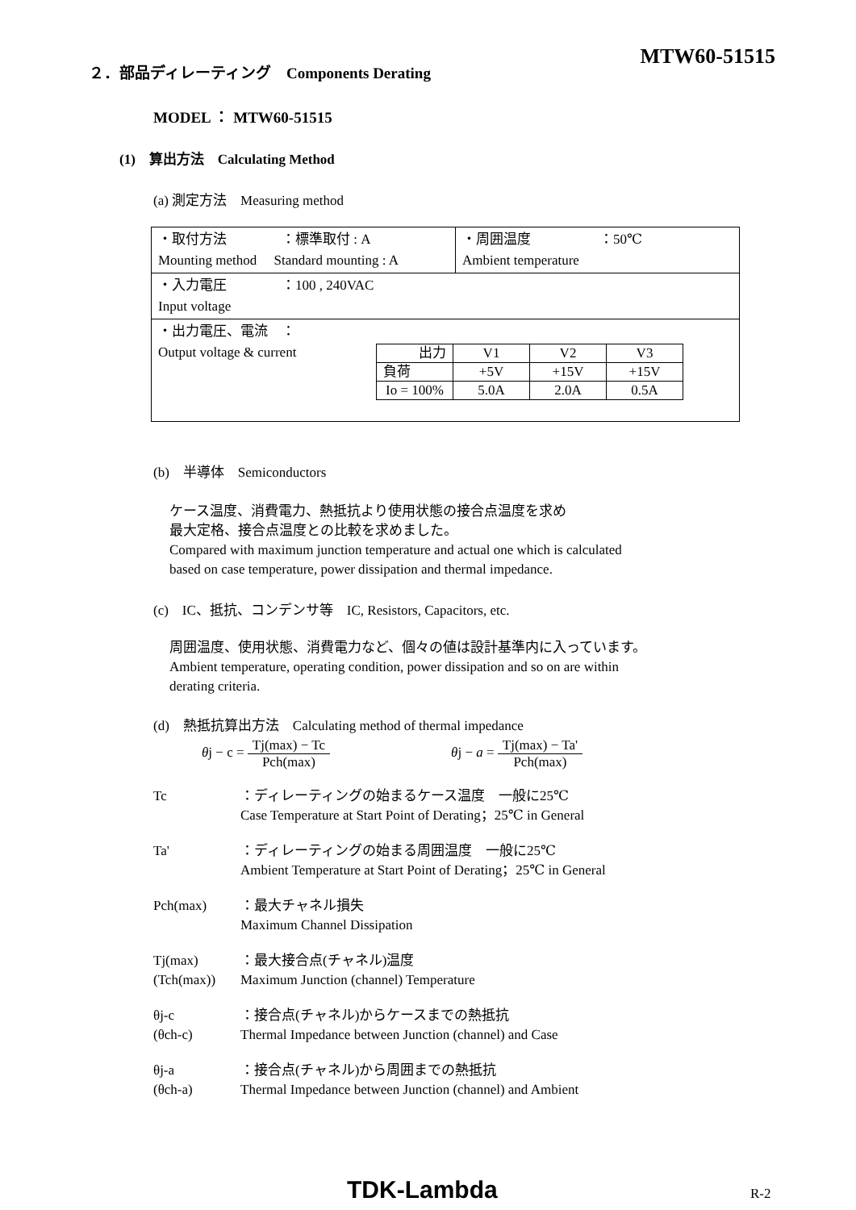２．部品ディレーティング　Components Derating
MTW60-51515
MODEL ： MTW60-51515
(1)　算出方法　Calculating Method
(a) 測定方法　Measuring method
| ・取付方法 ：標準取付 : A Mounting method Standard mounting : A | ・周囲温度 ：50℃ Ambient temperature |
| ・入力電圧 ：100 , 240VAC Input voltage | |
| ・出力電圧、電流 ： Output voltage & current / 出力 / V1 / V2 / V3 / / 負荷 / +5V / +15V / +15V / / Io = 100% / 5.0A / 2.0A / 0.5A / | |
(b)　半導体　Semiconductors
ケース温度、消費電力、熱抵抗より使用状態の接合点温度を求め
最大定格、接合点温度との比較を求めました。
Compared with maximum junction temperature and actual one which is calculated
based on case temperature, power dissipation and thermal impedance.
(c)　IC、抵抗、コンデンサ等　IC, Resistors, Capacitors, etc.
周囲温度、使用状態、消費電力など、個々の値は設計基準内に入っています。
Ambient temperature, operating condition, power dissipation and so on are within
derating criteria.
(d)　熱抵抗算出方法　Calculating method of thermal impedance
θj − c = Tj(max) − Tc Pch(max) θj − a = Tj(max) − Ta' Pch(max)
Tc ：ディレーティングの始まるケース温度　一般に25℃
Case Temperature at Start Point of Derating；25℃ in General
Ta' ：ディレーティングの始まる周囲温度　一般に25℃
Ambient Temperature at Start Point of Derating；25℃ in General
Pch(max) ：最大チャネル損失
Maximum Channel Dissipation
Tj(max)
(Tch(max))
：最大接合点(チャネル)温度
Maximum Junction (channel) Temperature
θj-c
(θch-c)
：接合点(チャネル)からケースまでの熱抵抗
Thermal Impedance between Junction (channel) and Case
θj-a
(θch-a)
：接合点(チャネル)から周囲までの熱抵抗
Thermal Impedance between Junction (channel) and Ambient
TDK-Lambda R-2